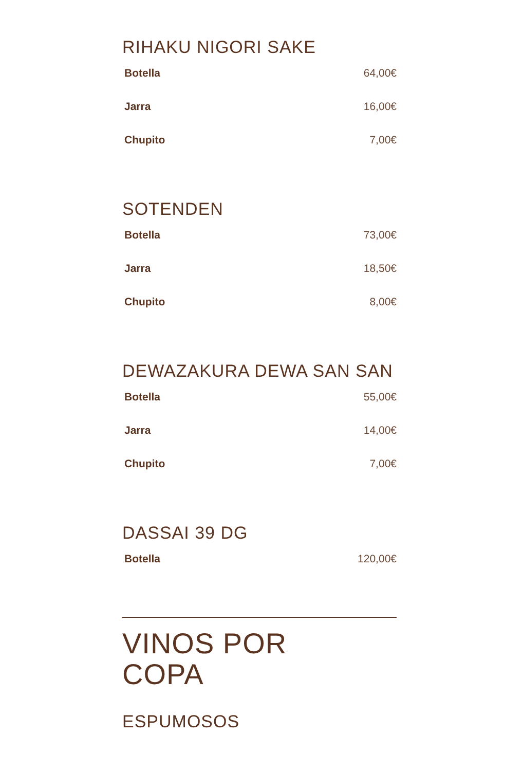RIHAKU NIGORI SAKE
| Botella | 64,00€ |
| Jarra | 16,00€ |
| Chupito | 7,00€ |
SOTENDEN
| Botella | 73,00€ |
| Jarra | 18,50€ |
| Chupito | 8,00€ |
DEWAZAKURA DEWA SAN SAN
| Botella | 55,00€ |
| Jarra | 14,00€ |
| Chupito | 7,00€ |
DASSAI 39 DG
| Botella | 120,00€ |
VINOS POR
COPA
ESPUMOSOS